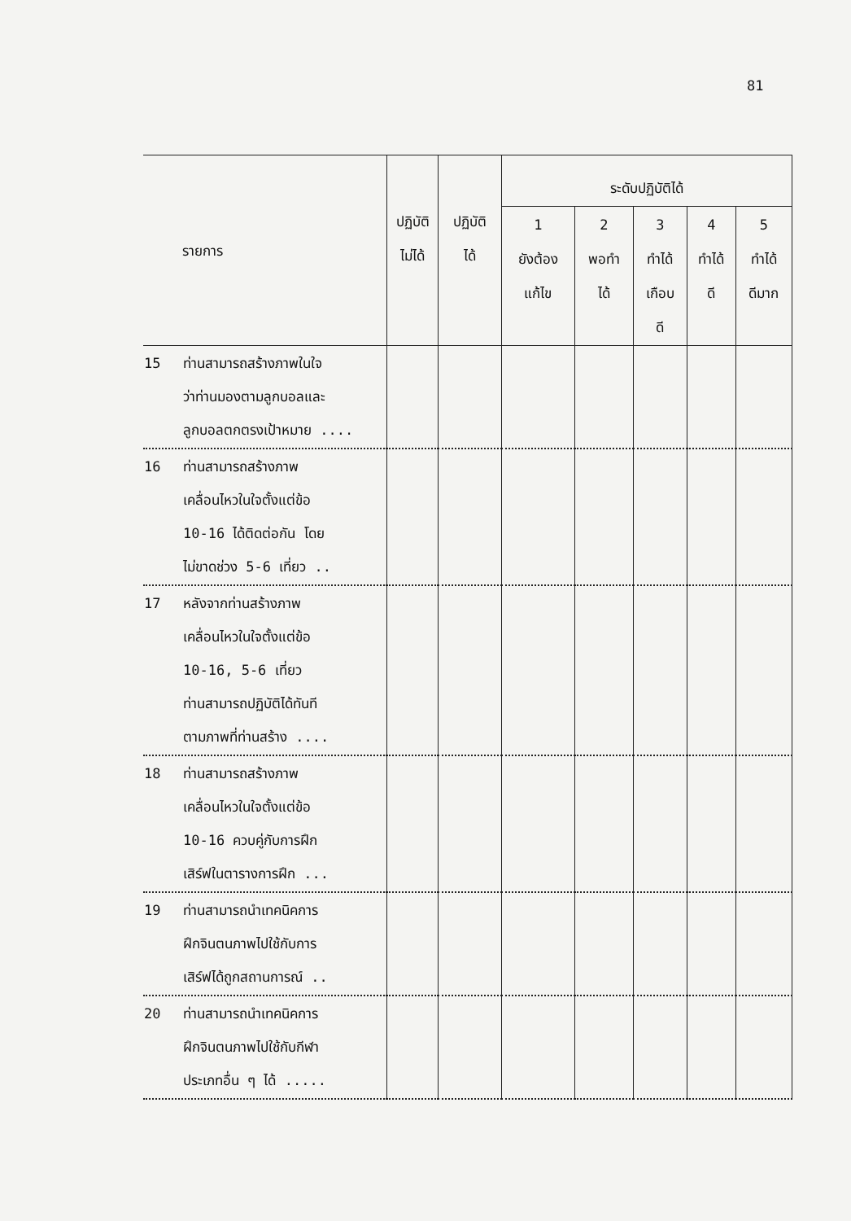81
| รายการ | ปฏิบัติ ไม่ได้ | ปฏิบัติ ได้ | ระดับปฏิบัติได้ | | | | |
| --- | --- | --- | --- | --- | --- | --- | --- |
| | | | 1 ยังต้อง แก้ไข | 2 พอทำ ได้ | 3 ทำได้ เกือบ ดี | 4 ทำได้ ดี | 5 ทำได้ ดีมาก |
| 15 ท่านสามารถสร้างภาพในใจ ว่าท่านมองตามลูกบอลและ ลูกบอลตกตรงเป้าหมาย .... | | | | | | | |
| 16 ท่านสามารถสร้างภาพ เคลื่อนไหวในใจตั้งแต่ข้อ 10-16 ได้ติดต่อกัน โดย ไม่ขาดช่วง 5-6 เที่ยว .. | | | | | | | |
| 17 หลังจากท่านสร้างภาพ เคลื่อนไหวในใจตั้งแต่ข้อ 10-16, 5-6 เที่ยว ท่านสามารถปฏิบัติได้ทันที ตามภาพที่ท่านสร้าง .... | | | | | | | |
| 18 ท่านสามารถสร้างภาพ เคลื่อนไหวในใจตั้งแต่ข้อ 10-16 ควบคู่กับการฝึก เสิร์ฟในตารางการฝึก ... | | | | | | | |
| 19 ท่านสามารถนำเทคนิคการ ฝึกจินตนภาพไปใช้กับการ เสิร์ฟได้ถูกสถานการณ์ .. | | | | | | | |
| 20 ท่านสามารถนำเทคนิคการ ฝึกจินตนภาพไปใช้กับกีฬา ประเภทอื่น ๆ ได้ ..... | | | | | | | |